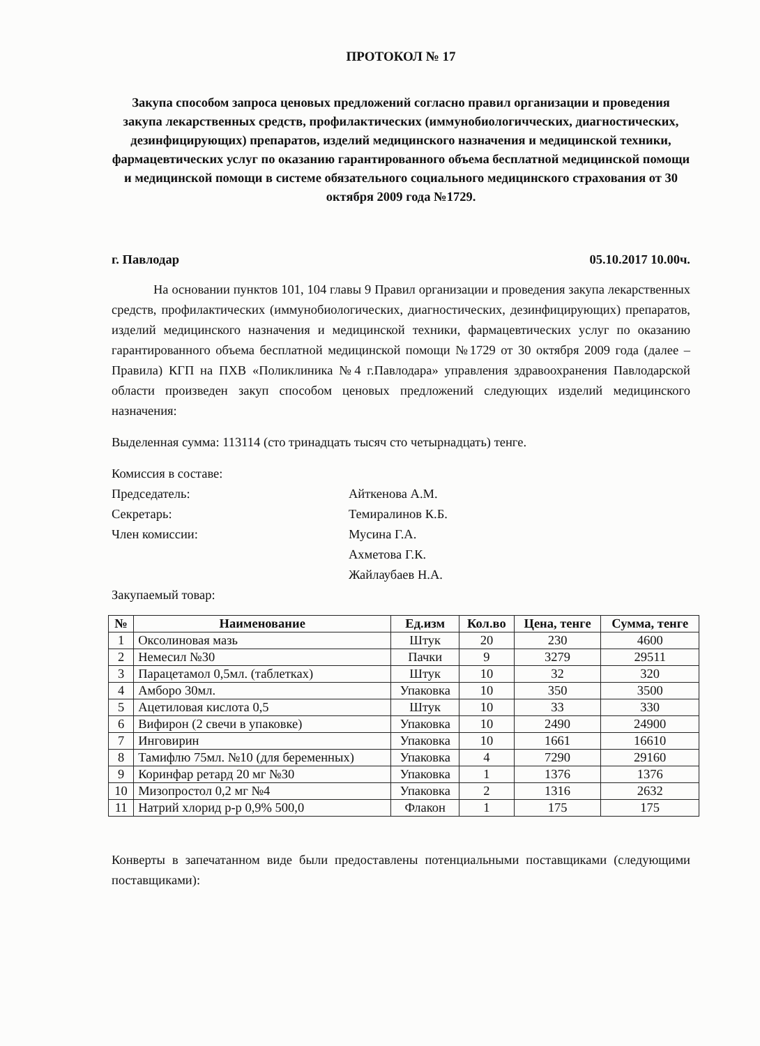ПРОТОКОЛ № 17
Закупа способом запроса ценовых предложений согласно правил организации и проведения закупа лекарственных средств, профилактических (иммунобиологичческих, диагностических, дезинфицирующих) препаратов, изделий медицинского назначения и медицинской техники, фармацевтических услуг по оказанию гарантированного объема бесплатной медицинской помощи и медицинской помощи в системе обязательного социального медицинского страхования от 30 октября 2009 года №1729.
г. Павлодар 05.10.2017 10.00ч.
На основании пунктов 101, 104 главы 9 Правил организации и проведения закупа лекарственных средств, профилактических (иммунобиологических, диагностических, дезинфицирующих) препаратов, изделий медицинского назначения и медицинской техники, фармацевтических услуг по оказанию гарантированного объема бесплатной медицинской помощи №1729 от 30 октября 2009 года (далее – Правила) КГП на ПХВ «Поликлиника №4 г.Павлодара» управления здравоохранения Павлодарской области произведен закуп способом ценовых предложений следующих изделий медицинского назначения:
Выделенная сумма: 113114 (сто тринадцать тысяч сто четырнадцать) тенге.
Комиссия в составе:
Председатель: Айткенова А.М. Секретарь: Темиралинов К.Б. Член комиссии: Мусина Г.А. Ахметова Г.К. Жайлаубаев Н.А.
Закупаемый товар:
| № | Наименование | Ед.изм | Кол.во | Цена, тенге | Сумма, тенге |
| --- | --- | --- | --- | --- | --- |
| 1 | Оксолиновая мазь | Штук | 20 | 230 | 4600 |
| 2 | Немесил №30 | Пачки | 9 | 3279 | 29511 |
| 3 | Парацетамол 0,5мл. (таблетках) | Штук | 10 | 32 | 320 |
| 4 | Амборо 30мл. | Упаковка | 10 | 350 | 3500 |
| 5 | Ацетиловая кислота 0,5 | Штук | 10 | 33 | 330 |
| 6 | Вифирон (2 свечи в упаковке) | Упаковка | 10 | 2490 | 24900 |
| 7 | Инговирин | Упаковка | 10 | 1661 | 16610 |
| 8 | Тамифлю 75мл. №10 (для беременных) | Упаковка | 4 | 7290 | 29160 |
| 9 | Коринфар ретард 20 мг №30 | Упаковка | 1 | 1376 | 1376 |
| 10 | Мизопростол 0,2 мг №4 | Упаковка | 2 | 1316 | 2632 |
| 11 | Натрий хлорид р-р 0,9% 500,0 | Флакон | 1 | 175 | 175 |
Конверты в запечатанном виде были предоставлены потенциальными поставщиками (следующими поставщиками):